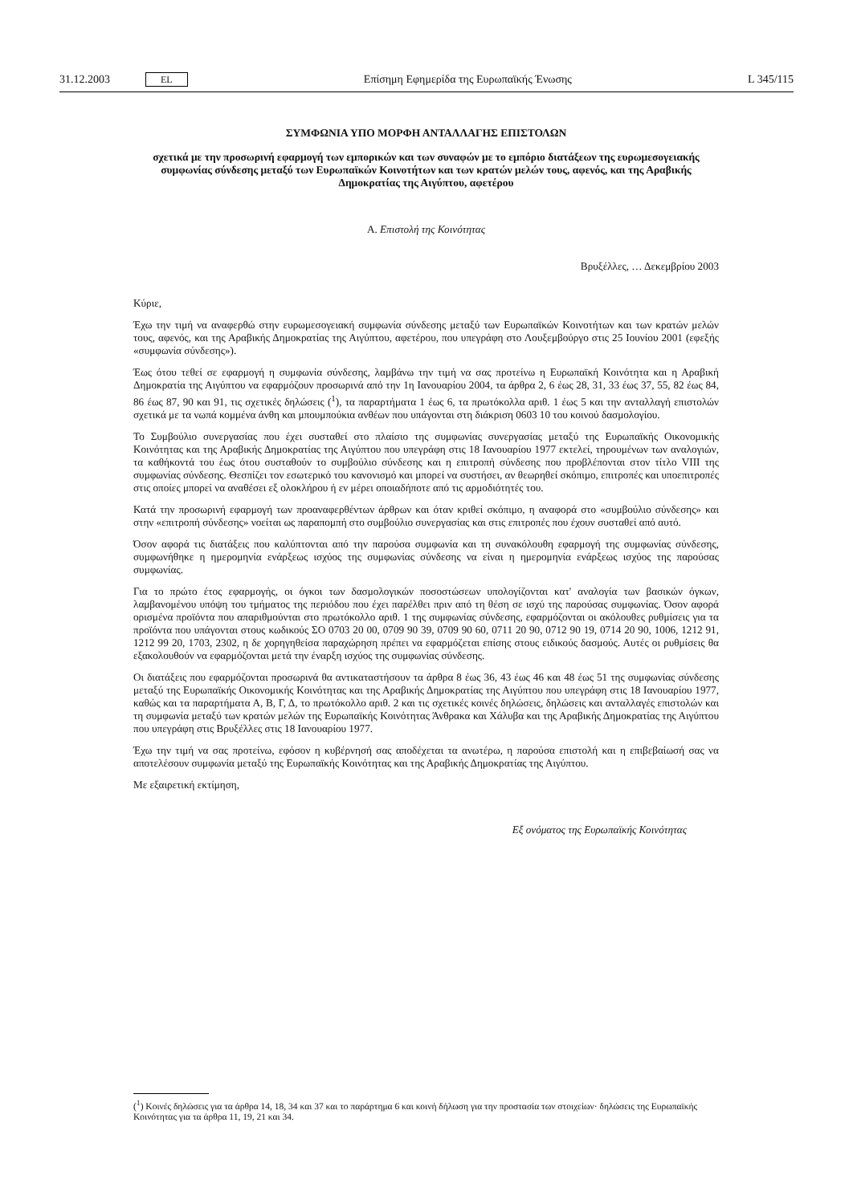31.12.2003 EL Επίσημη Εφημερίδα της Ευρωπαϊκής Ένωσης L 345/115
ΣΥΜΦΩΝΙΑ ΥΠΟ ΜΟΡΦΗ ΑΝΤΑΛΛΑΓΗΣ ΕΠΙΣΤΟΛΩΝ
σχετικά με την προσωρινή εφαρμογή των εμπορικών και των συναφών με το εμπόριο διατάξεων της ευρωμεσογειακής συμφωνίας σύνδεσης μεταξύ των Ευρωπαϊκών Κοινοτήτων και των κρατών μελών τους, αφενός, και της Αραβικής Δημοκρατίας της Αιγύπτου, αφετέρου
Α. Επιστολή της Κοινότητας
Βρυξέλλες, … Δεκεμβρίου 2003
Κύριε,
Έχω την τιμή να αναφερθώ στην ευρωμεσογειακή συμφωνία σύνδεσης μεταξύ των Ευρωπαϊκών Κοινοτήτων και των κρατών μελών τους, αφενός, και της Αραβικής Δημοκρατίας της Αιγύπτου, αφετέρου, που υπεγράφη στο Λουξεμβούργο στις 25 Ιουνίου 2001 (εφεξής «συμφωνία σύνδεσης»).
Έως ότου τεθεί σε εφαρμογή η συμφωνία σύνδεσης, λαμβάνω την τιμή να σας προτείνω η Ευρωπαϊκή Κοινότητα και η Αραβική Δημοκρατία της Αιγύπτου να εφαρμόζουν προσωρινά από την 1η Ιανουαρίου 2004, τα άρθρα 2, 6 έως 28, 31, 33 έως 37, 55, 82 έως 84, 86 έως 87, 90 και 91, τις σχετικές δηλώσεις (<sup>1</sup>), τα παραρτήματα 1 έως 6, τα πρωτόκολλα αριθ. 1 έως 5 και την ανταλλαγή επιστολών σχετικά με τα νωπά κομμένα άνθη και μπουμπούκια ανθέων που υπάγονται στη διάκριση 0603 10 του κοινού δασμολογίου.
Το Συμβούλιο συνεργασίας που έχει συσταθεί στο πλαίσιο της συμφωνίας συνεργασίας μεταξύ της Ευρωπαϊκής Οικονομικής Κοινότητας και της Αραβικής Δημοκρατίας της Αιγύπτου που υπεγράφη στις 18 Ιανουαρίου 1977 εκτελεί, τηρουμένων των αναλογιών, τα καθήκοντά του έως ότου συσταθούν το συμβούλιο σύνδεσης και η επιτροπή σύνδεσης που προβλέπονται στον τίτλο VIII της συμφωνίας σύνδεσης. Θεσπίζει τον εσωτερικό του κανονισμό και μπορεί να συστήσει, αν θεωρηθεί σκόπιμο, επιτροπές και υποεπιτροπές στις οποίες μπορεί να αναθέσει εξ ολοκλήρου ή εν μέρει οποιαδήποτε από τις αρμοδιότητές του.
Κατά την προσωρινή εφαρμογή των προαναφερθέντων άρθρων και όταν κριθεί σκόπιμο, η αναφορά στο «συμβούλιο σύνδεσης» και στην «επιτροπή σύνδεσης» νοείται ως παραπομπή στο συμβούλιο συνεργασίας και στις επιτροπές που έχουν συσταθεί από αυτό.
Όσον αφορά τις διατάξεις που καλύπτονται από την παρούσα συμφωνία και τη συνακόλουθη εφαρμογή της συμφωνίας σύνδεσης, συμφωνήθηκε η ημερομηνία ενάρξεως ισχύος της συμφωνίας σύνδεσης να είναι η ημερομηνία ενάρξεως ισχύος της παρούσας συμφωνίας.
Για το πρώτο έτος εφαρμογής, οι όγκοι των δασμολογικών ποσοστώσεων υπολογίζονται κατ' αναλογία των βασικών όγκων, λαμβανομένου υπόψη του τμήματος της περιόδου που έχει παρέλθει πριν από τη θέση σε ισχύ της παρούσας συμφωνίας. Όσον αφορά ορισμένα προϊόντα που απαριθμούνται στο πρωτόκολλο αριθ. 1 της συμφωνίας σύνδεσης, εφαρμόζονται οι ακόλουθες ρυθμίσεις για τα προϊόντα που υπάγονται στους κωδικούς ΣΟ 0703 20 00, 0709 90 39, 0709 90 60, 0711 20 90, 0712 90 19, 0714 20 90, 1006, 1212 91, 1212 99 20, 1703, 2302, η δε χορηγηθείσα παραχώρηση πρέπει να εφαρμόζεται επίσης στους ειδικούς δασμούς. Αυτές οι ρυθμίσεις θα εξακολουθούν να εφαρμόζονται μετά την έναρξη ισχύος της συμφωνίας σύνδεσης.
Οι διατάξεις που εφαρμόζονται προσωρινά θα αντικαταστήσουν τα άρθρα 8 έως 36, 43 έως 46 και 48 έως 51 της συμφωνίας σύνδεσης μεταξύ της Ευρωπαϊκής Οικονομικής Κοινότητας και της Αραβικής Δημοκρατίας της Αιγύπτου που υπεγράφη στις 18 Ιανουαρίου 1977, καθώς και τα παραρτήματα Α, Β, Γ, Δ, το πρωτόκολλο αριθ. 2 και τις σχετικές κοινές δηλώσεις, δηλώσεις και ανταλλαγές επιστολών και τη συμφωνία μεταξύ των κρατών μελών της Ευρωπαϊκής Κοινότητας Άνθρακα και Χάλυβα και της Αραβικής Δημοκρατίας της Αιγύπτου που υπεγράφη στις Βρυξέλλες στις 18 Ιανουαρίου 1977.
Έχω την τιμή να σας προτείνω, εφόσον η κυβέρνησή σας αποδέχεται τα ανωτέρω, η παρούσα επιστολή και η επιβεβαίωσή σας να αποτελέσουν συμφωνία μεταξύ της Ευρωπαϊκής Κοινότητας και της Αραβικής Δημοκρατίας της Αιγύπτου.
Με εξαιρετική εκτίμηση,
Εξ ονόματος της Ευρωπαϊκής Κοινότητας
(<sup>1</sup>) Κοινές δηλώσεις για τα άρθρα 14, 18, 34 και 37 και το παράρτημα 6 και κοινή δήλωση για την προστασία των στοιχείων· δηλώσεις της Ευρωπαϊκής Κοινότητας για τα άρθρα 11, 19, 21 και 34.